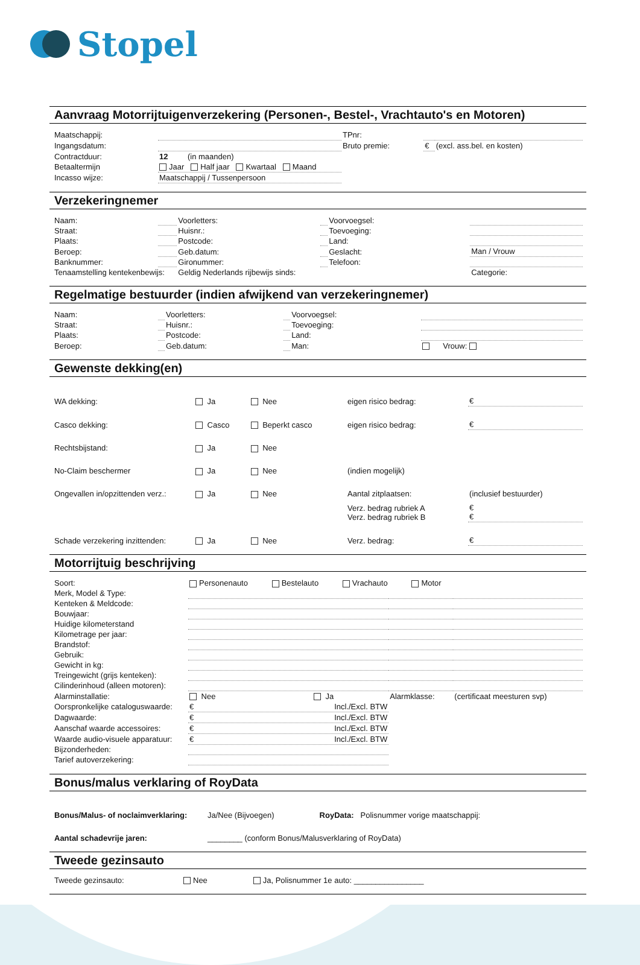Stopel
Aanvraag Motorrijtuigenverzekering (Personen-, Bestel-, Vrachtauto's en Motoren)
| Maatschappij: | | TPnr: | | |
| Ingangsdatum: | | Bruto premie: | € | (excl. ass.bel. en kosten) |
| Contractduur: | 12 (in maanden) | | | |
| Betaaltermijn | Jaar Half jaar Kwartaal Maand | | | |
| Incasso wijze: | Maatschappij / Tussenpersoon | | | |
Verzekeringnemer
| Naam: | | Voorletters: | | Voorvoegsel: | |
| Straat: | | Huisnr.: | | Toevoeging: | |
| Plaats: | | Postcode: | | Land: | |
| Beroep: | | Geb.datum: | | Geslacht: | Man / Vrouw |
| Banknummer: | | Gironummer: | | Telefoon: | |
| Tenaamstelling kentekenbewijs: | | Geldig Nederlands rijbewijs sinds: | | | Categorie: |
Regelmatige bestuurder (indien afwijkend van verzekeringnemer)
| Naam: | | Voorletters: | | Voorvoegsel: | |
| Straat: | | Huisnr.: | | Toevoeging: | |
| Plaats: | | Postcode: | | Land: | |
| Beroep: | | Geb.datum: | | Man: | Vrouw: |
Gewenste dekking(en)
| WA dekking: | Ja | Nee | eigen risico bedrag: | € |
| Casco dekking: | Casco | Beperkt casco | eigen risico bedrag: | € |
| Rechtsbijstand: | Ja | Nee | | |
| No-Claim beschermer | Ja | Nee | (indien mogelijk) | |
| Ongevallen in/opzittenden verz.: | Ja | Nee | Aantal zitplaatsen: | (inclusief bestuurder) |
| | | | Verz. bedrag rubriek A Verz. bedrag rubriek B | € € |
| Schade verzekering inzittenden: | Ja | Nee | Verz. bedrag: | € |
Motorrijtuig beschrijving
| Soort: | Personenauto Bestelauto Vrachauto Motor | | |
| Merk, Model & Type: | | | |
| Kenteken & Meldcode: | | | |
| Bouwjaar: | | | |
| Huidige kilometerstand | | | |
| Kilometrage per jaar: | | | |
| Brandstof: | | | |
| Gebruik: | | | |
| Gewicht in kg: | | | |
| Treingewicht (grijs kenteken): | | | |
| Cilinderinhoud (alleen motoren): | | | |
| Alarminstallatie: | Nee Ja | Alarmklasse: | (certificaat meesturen svp) |
| Oorspronkelijke cataloguswaarde: | € Incl./Excl. BTW | | |
| Dagwaarde: | € Incl./Excl. BTW | | |
| Aanschaf waarde accessoires: | € Incl./Excl. BTW | | |
| Waarde audio-visuele apparatuur: | € Incl./Excl. BTW | | |
| Bijzonderheden: | | | |
| Tarief autoverzekering: | | | |
Bonus/malus verklaring of RoyData
| Bonus/Malus- of noclaimverklaring: | Ja/Nee (Bijvoegen) | RoyData: Polisnummer vorige maatschappij: |
| Aantal schadevrije jaren: | ________ (conform Bonus/Malusverklaring of RoyData) | |
Tweede gezinsauto
| Tweede gezinsauto: | Nee Ja, Polisnummer 1e auto: ________________ |